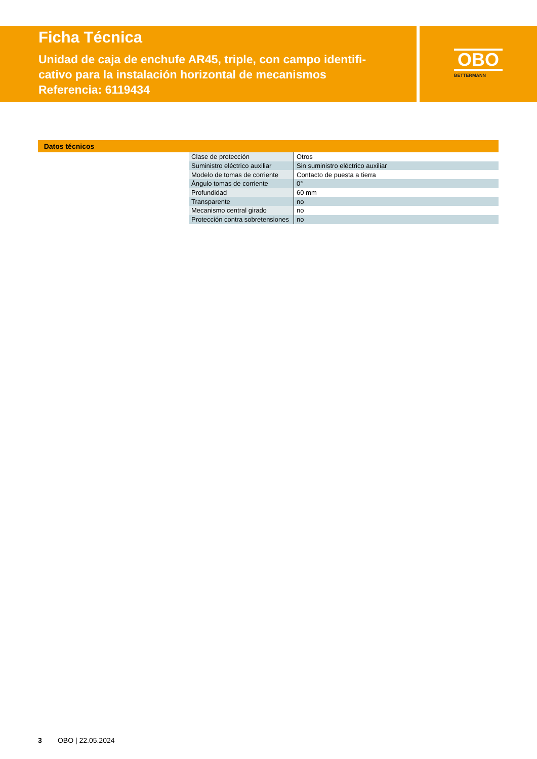Ficha Técnica
Unidad de caja de enchufe AR45, triple, con campo identifi-
cativo para la instalación horizontal de mecanismos
Referencia: 6119434
OBO
BETTERMANN
Datos técnicos
| Clase de protección | Otros |
| Suministro eléctrico auxiliar | Sin suministro eléctrico auxiliar |
| Modelo de tomas de corriente | Contacto de puesta a tierra |
| Ángulo tomas de corriente | 0° |
| Profundidad | 60 mm |
| Transparente | no |
| Mecanismo central girado | no |
| Protección contra sobretensiones | no |
3 OBO | 22.05.2024